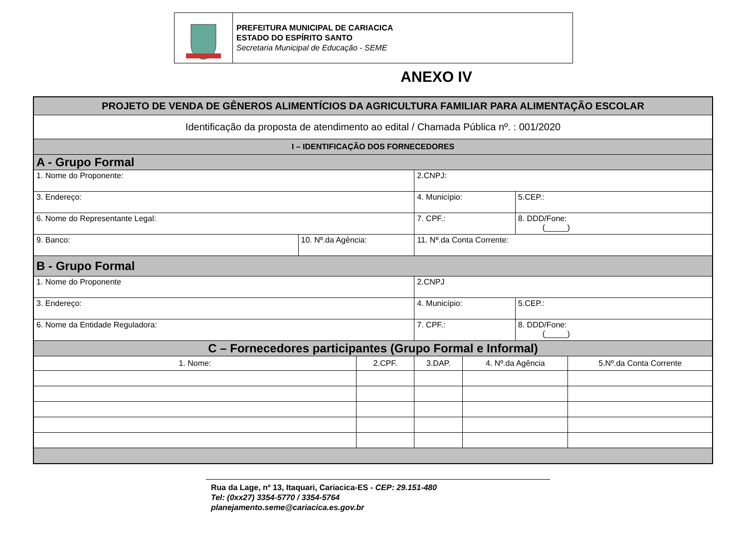PREFEITURA MUNICIPAL DE CARIACICA
ESTADO DO ESPÍRITO SANTO
Secretaria Municipal de Educação - SEME
ANEXO IV
| PROJETO DE VENDA DE GÊNEROS ALIMENTÍCIOS DA AGRICULTURA FAMILIAR PARA ALIMENTAÇÃO ESCOLAR | | | | | | | |
| --- | --- | --- | --- | --- | --- | --- | --- |
| Identificação da proposta de atendimento ao edital / Chamada Pública nº. : 001/2020 | | | | | | | |
| I – IDENTIFICAÇÃO DOS FORNECEDORES | | | | | | | |
| A - Grupo Formal | | | | | | | |
| 1. Nome do Proponente: | | | 2.CNPJ: | | | | |
| 3. Endereço: | | | 4. Município: | | | 5.CEP.: | |
| 6. Nome do Representante Legal: | | | 7. CPF.: | | | 8. DDD/Fone: (_____) | |
| 9. Banco: | 10. Nº.da Agência: | | 11. Nº.da Conta Corrente: | | | | |
| B - Grupo Formal | | | | | | | |
| 1. Nome do Proponente | | | 2.CNPJ | | | | |
| 3. Endereço: | | | 4. Município: | | | 5.CEP.: | |
| 6. Nome da Entidade Reguladora: | | | 7. CPF.: | | | 8. DDD/Fone: (_____) | |
| C – Fornecedores participantes (Grupo Formal e Informal) | | | | | | | |
| 1. Nome: | | 2.CPF. | | 3.DAP. | 4. Nº.da Agência | | 5.Nº.da Conta Corrente |
Rua da Lage, nº 13, Itaquari, Cariacica-ES - CEP: 29.151-480
Tel: (0xx27) 3354-5770 / 3354-5764
planejamento.seme@cariacica.es.gov.br